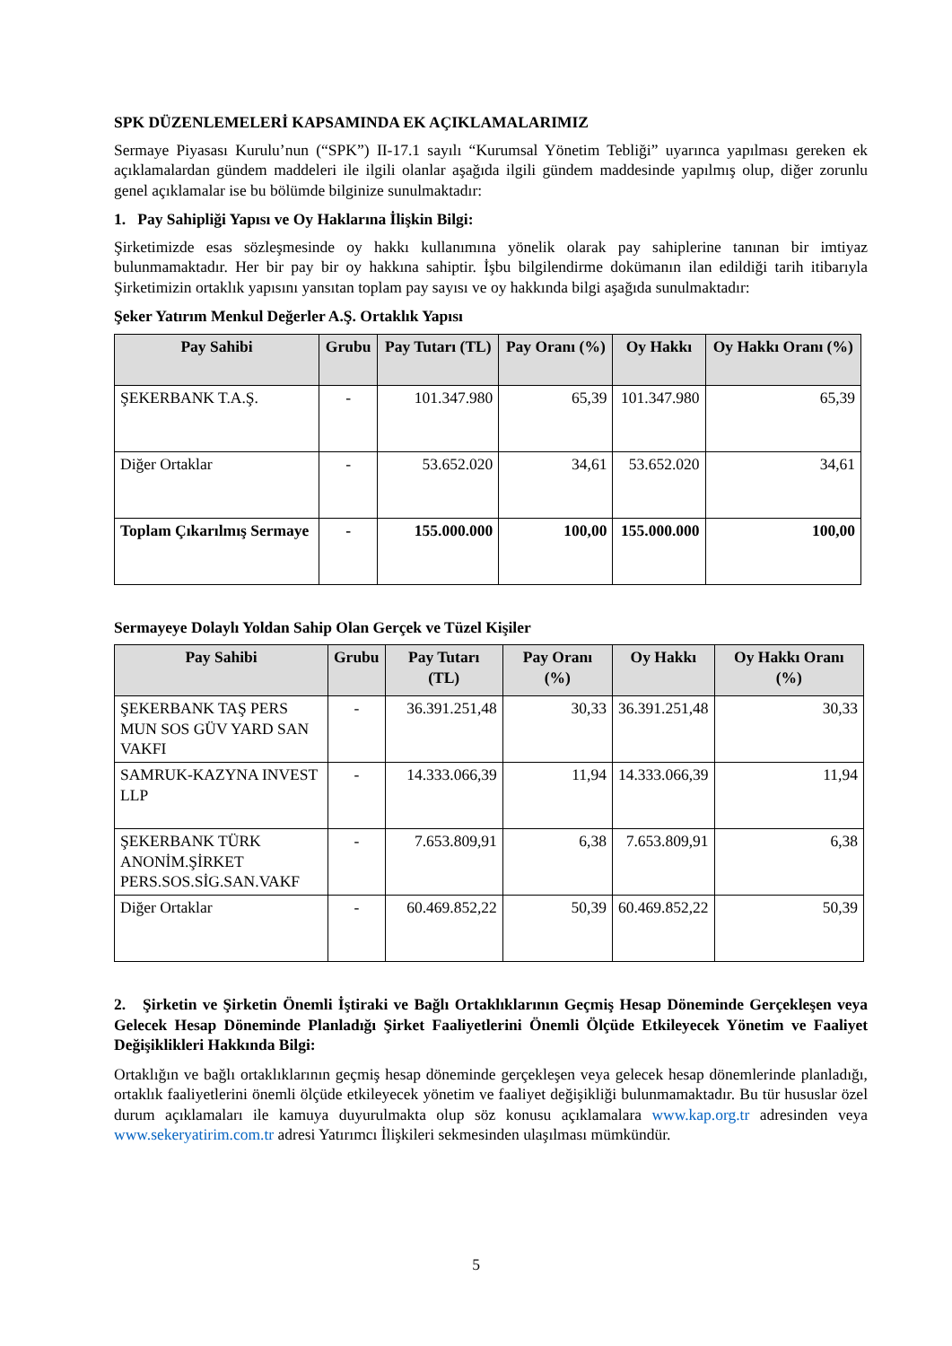SPK DÜZENLEMELERİ KAPSAMINDA EK AÇIKLAMALARIMIZ
Sermaye Piyasası Kurulu’nun (“SPK”) II-17.1 sayılı “Kurumsal Yönetim Tebliği” uyarınca yapılması gereken ek açıklamalardan gündem maddeleri ile ilgili olanlar aşağıda ilgili gündem maddesinde yapılmış olup, diğer zorunlu genel açıklamalar ise bu bölümde bilginize sunulmaktadır:
1. Pay Sahipliği Yapısı ve Oy Haklarına İlişkin Bilgi:
Şirketimizde esas sözleşmesinde oy hakkı kullanımına yönelik olarak pay sahiplerine tanınan bir imtiyaz bulunmamaktadır. Her bir pay bir oy hakkına sahiptir. İşbu bilgilendirme dokümanın ilan edildiği tarih itibarıyla Şirketimizin ortaklık yapısını yansıtan toplam pay sayısı ve oy hakkında bilgi aşağıda sunulmaktadır:
Şeker Yatırım Menkul Değerler A.Ş. Ortaklık Yapısı
| Pay Sahibi | Grubu | Pay Tutarı (TL) | Pay Oranı (%) | Oy Hakkı | Oy Hakkı Oranı (%) |
| --- | --- | --- | --- | --- | --- |
| ŞEKERBANK T.A.Ş. | - | 101.347.980 | 65,39 | 101.347.980 | 65,39 |
| Diğer Ortaklar | - | 53.652.020 | 34,61 | 53.652.020 | 34,61 |
| Toplam Çıkarılmış Sermaye | - | 155.000.000 | 100,00 | 155.000.000 | 100,00 |
Sermayeye Dolaylı Yoldan Sahip Olan Gerçek ve Tüzel Kişiler
| Pay Sahibi | Grubu | Pay Tutarı (TL) | Pay Oranı (%) | Oy Hakkı | Oy Hakkı Oranı (%) |
| --- | --- | --- | --- | --- | --- |
| ŞEKERBANK TAŞ PERS MUN SOS GÜV YARD SAN VAKFI | - | 36.391.251,48 | 30,33 | 36.391.251,48 | 30,33 |
| SAMRUK-KAZYNA INVEST LLP | - | 14.333.066,39 | 11,94 | 14.333.066,39 | 11,94 |
| ŞEKERBANK TÜRK ANONİM.ŞİRKET PERS.SOS.SİG.SAN.VAKF | - | 7.653.809,91 | 6,38 | 7.653.809,91 | 6,38 |
| Diğer Ortaklar | - | 60.469.852,22 | 50,39 | 60.469.852,22 | 50,39 |
2. Şirketin ve Şirketin Önemli İştiraki ve Bağlı Ortaklıklarının Geçmiş Hesap Döneminde Gerçekleşen veya Gelecek Hesap Döneminde Planladığı Şirket Faaliyetlerini Önemli Ölçüde Etkileyecek Yönetim ve Faaliyet Değişiklikleri Hakkında Bilgi:
Ortaklığın ve bağlı ortaklıklarının geçmiş hesap döneminde gerçekleşen veya gelecek hesap dönemlerinde planladığı, ortaklık faaliyetlerini önemli ölçüde etkileyecek yönetim ve faaliyet değişikliği bulunmamaktadır. Bu tür hususlar özel durum açıklamaları ile kamuya duyurulmakta olup söz konusu açıklamalara www.kap.org.tr adresinden veya www.sekeryatirim.com.tr adresi Yatırımcı İlişkileri sekmesinden ulaşılması mümkündür.
5